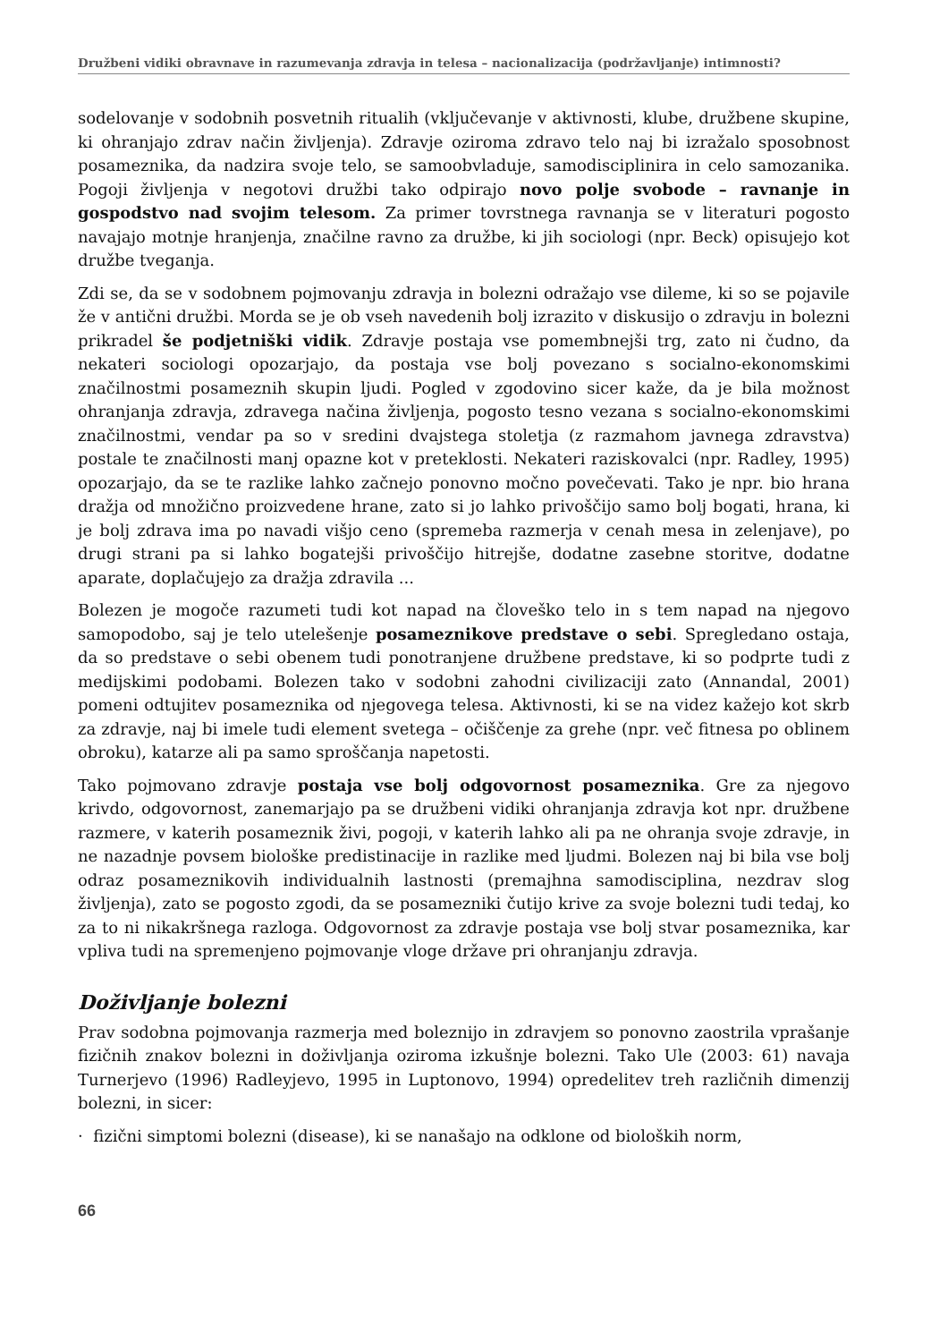Družbeni vidiki obravnave in razumevanja zdravja in telesa – nacionalizacija (podržavljanje) intimnosti?
sodelovanje v sodobnih posvetnih ritualih (vključevanje v aktivnosti, klube, družbene skupine, ki ohranjajo zdrav način življenja). Zdravje oziroma zdravo telo naj bi izražalo sposobnost posameznika, da nadzira svoje telo, se samoobvladuje, samodisciplinira in celo samozanika. Pogoji življenja v negotovi družbi tako odpirajo novo polje svobode – ravnanje in gospodstvo nad svojim telesom. Za primer tovrstnega ravnanja se v literaturi pogosto navajajo motnje hranjenja, značilne ravno za družbe, ki jih sociologi (npr. Beck) opisujejo kot družbe tveganja.
Zdi se, da se v sodobnem pojmovanju zdravja in bolezni odražajo vse dileme, ki so se pojavile že v antični družbi. Morda se je ob vseh navedenih bolj izrazito v diskusijo o zdravju in bolezni prikradel še podjetniški vidik. Zdravje postaja vse pomembnejši trg, zato ni čudno, da nekateri sociologi opozarjajo, da postaja vse bolj povezano s socialno-ekonomskimi značilnostmi posameznih skupin ljudi. Pogled v zgodovino sicer kaže, da je bila možnost ohranjanja zdravja, zdravega načina življenja, pogosto tesno vezana s socialno-ekonomskimi značilnostmi, vendar pa so v sredini dvajstega stoletja (z razmahom javnega zdravstva) postale te značilnosti manj opazne kot v preteklosti. Nekateri raziskovalci (npr. Radley, 1995) opozarjajo, da se te razlike lahko začnejo ponovno močno povečevati. Tako je npr. bio hrana dražja od množično proizvedene hrane, zato si jo lahko privoščijo samo bolj bogati, hrana, ki je bolj zdrava ima po navadi višjo ceno (spremeba razmerja v cenah mesa in zelenjave), po drugi strani pa si lahko bogatejši privoščijo hitrejše, dodatne zasebne storitve, dodatne aparate, doplačujejo za dražja zdravila ...
Bolezen je mogoče razumeti tudi kot napad na človeško telo in s tem napad na njegovo samopodobo, saj je telo utelešenje posameznikove predstave o sebi. Spregledano ostaja, da so predstave o sebi obenem tudi ponotranjene družbene predstave, ki so podprte tudi z medijskimi podobami. Bolezen tako v sodobni zahodni civilizaciji zato (Annandal, 2001) pomeni odtujitev posameznika od njegovega telesa. Aktivnosti, ki se na videz kažejo kot skrb za zdravje, naj bi imele tudi element svetega – očiščenje za grehe (npr. več fitnesa po oblinem obroku), katarze ali pa samo sproščanja napetosti.
Tako pojmovano zdravje postaja vse bolj odgovornost posameznika. Gre za njegovo krivdo, odgovornost, zanemarjajo pa se družbeni vidiki ohranjanja zdravja kot npr. družbene razmere, v katerih posameznik živi, pogoji, v katerih lahko ali pa ne ohranja svoje zdravje, in ne nazadnje povsem biološke predistinacije in razlike med ljudmi. Bolezen naj bi bila vse bolj odraz posameznikovih individualnih lastnosti (premajhna samodisciplina, nezdrav slog življenja), zato se pogosto zgodi, da se posamezniki čutijo krive za svoje bolezni tudi tedaj, ko za to ni nikakršnega razloga. Odgovornost za zdravje postaja vse bolj stvar posameznika, kar vpliva tudi na spremenjeno pojmovanje vloge države pri ohranjanju zdravja.
Doživljanje bolezni
Prav sodobna pojmovanja razmerja med boleznijo in zdravjem so ponovno zaostrila vprašanje fizičnih znakov bolezni in doživljanja oziroma izkušnje bolezni. Tako Ule (2003: 61) navaja Turnerjevo (1996) Radleyjevo, 1995 in Luptonovo, 1994) opredelitev treh različnih dimenzij bolezni, in sicer:
· fizični simptomi bolezni (disease), ki se nanašajo na odklone od bioloških norm,
66